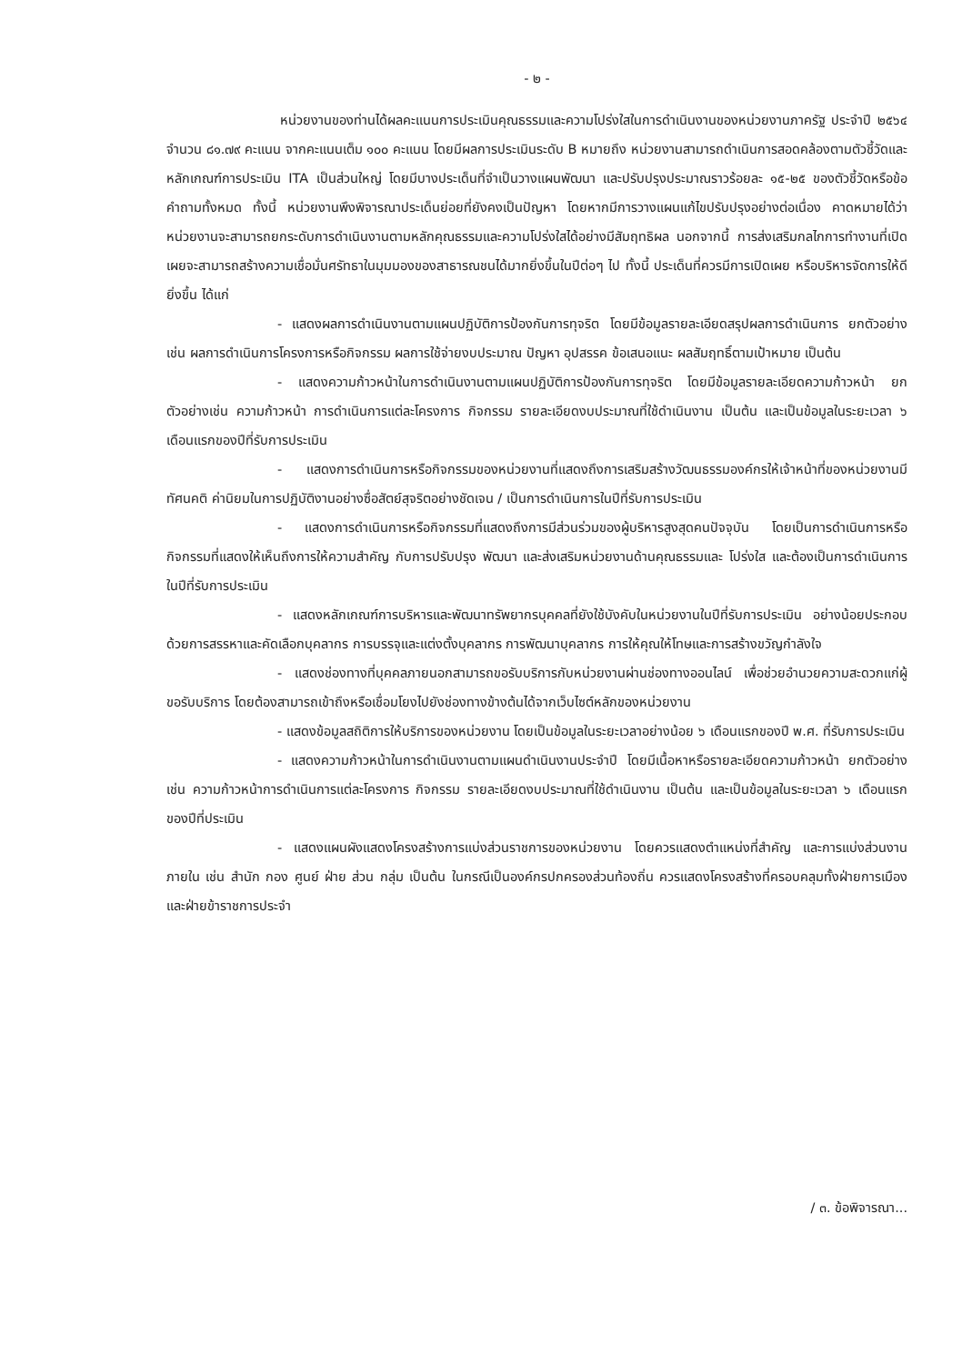- ๒ -
หน่วยงานของท่านได้ผลคะแนนการประเมินคุณธรรมและความโปร่งใสในการดำเนินงานของหน่วยงานภาครัฐ ประจำปี ๒๕๖๔ จำนวน ๘๑.๗๙ คะแนน จากคะแนนเต็ม ๑๐๐ คะแนน โดยมีผลการประเมินระดับ B หมายถึง หน่วยงานสามารถดำเนินการสอดคล้องตามตัวชี้วัดและหลักเกณฑ์การประเมิน ITA เป็นส่วนใหญ่ โดยมีบางประเด็นที่จำเป็นวางแผนพัฒนา และปรับปรุงประมาณราวร้อยละ ๑๕-๒๕ ของตัวชี้วัดหรือข้อคำถามทั้งหมด ทั้งนี้ หน่วยงานพึงพิจารณาประเด็นย่อยที่ยังคงเป็นปัญหา โดยหากมีการวางแผนแก้ไขปรับปรุงอย่างต่อเนื่อง คาดหมายได้ว่าหน่วยงานจะสามารถยกระดับการดำเนินงานตามหลักคุณธรรมและความโปร่งใสได้อย่างมีสัมฤทธิผล นอกจากนี้ การส่งเสริมกลไกการทำงานที่เปิดเผยจะสามารถสร้างความเชื่อมั่นศรัทธาในมุมมองของสาธารณชนได้มากยิ่งขึ้นในปีต่อๆ ไป ทั้งนี้ ประเด็นที่ควรมีการเปิดเผย หรือบริหารจัดการให้ดียิ่งขึ้น ได้แก่
- แสดงผลการดำเนินงานตามแผนปฏิบัติการป้องกันการทุจริต โดยมีข้อมูลรายละเอียดสรุปผลการดำเนินการ ยกตัวอย่างเช่น ผลการดำเนินการโครงการหรือกิจกรรม ผลการใช้จ่ายงบประมาณ ปัญหา อุปสรรค ข้อเสนอแนะ ผลสัมฤทธิ์ตามเป้าหมาย เป็นต้น
- แสดงความก้าวหน้าในการดำเนินงานตามแผนปฏิบัติการป้องกันการทุจริต โดยมีข้อมูลรายละเอียดความก้าวหน้า ยกตัวอย่างเช่น ความก้าวหน้า การดำเนินการแต่ละโครงการ กิจกรรม รายละเอียดงบประมาณที่ใช้ดำเนินงาน เป็นต้น และเป็นข้อมูลในระยะเวลา ๖ เดือนแรกของปีที่รับการประเมิน
- แสดงการดำเนินการหรือกิจกรรมของหน่วยงานที่แสดงถึงการเสริมสร้างวัฒนธรรมองค์กรให้เจ้าหน้าที่ของหน่วยงานมีทัศนคติ ค่านิยมในการปฏิบัติงานอย่างซื่อสัตย์สุจริตอย่างชัดเจน / เป็นการดำเนินการในปีที่รับการประเมิน
- แสดงการดำเนินการหรือกิจกรรมที่แสดงถึงการมีส่วนร่วมของผู้บริหารสูงสุดคนปัจจุบัน โดยเป็นการดำเนินการหรือกิจกรรมที่แสดงให้เห็นถึงการให้ความสำคัญ กับการปรับปรุง พัฒนา และส่งเสริมหน่วยงานด้านคุณธรรมและ โปร่งใส และต้องเป็นการดำเนินการในปีที่รับการประเมิน
- แสดงหลักเกณฑ์การบริหารและพัฒนาทรัพยากรบุคคลที่ยังใช้บังคับในหน่วยงานในปีที่รับการประเมิน อย่างน้อยประกอบด้วยการสรรหาและคัดเลือกบุคลากร การบรรจุและแต่งตั้งบุคลากร การพัฒนาบุคลากร การให้คุณให้โทษและการสร้างขวัญกำลังใจ
- แสดงช่องทางที่บุคคลภายนอกสามารถขอรับบริการกับหน่วยงานผ่านช่องทางออนไลน์ เพื่อช่วยอำนวยความสะดวกแก่ผู้ขอรับบริการ โดยต้องสามารถเข้าถึงหรือเชื่อมโยงไปยังช่องทางข้างต้นได้จากเว็บไซต์หลักของหน่วยงาน
- แสดงข้อมูลสถิติการให้บริการของหน่วยงาน โดยเป็นข้อมูลในระยะเวลาอย่างน้อย ๖ เดือนแรกของปี พ.ศ. ที่รับการประเมิน
- แสดงความก้าวหน้าในการดำเนินงานตามแผนดำเนินงานประจำปี โดยมีเนื้อหาหรือรายละเอียดความก้าวหน้า ยกตัวอย่างเช่น ความก้าวหน้าการดำเนินการแต่ละโครงการ กิจกรรม รายละเอียดงบประมาณที่ใช้ดำเนินงาน เป็นต้น และเป็นข้อมูลในระยะเวลา ๖ เดือนแรกของปีที่ประเมิน
- แสดงแผนผังแสดงโครงสร้างการแบ่งส่วนราชการของหน่วยงาน โดยควรแสดงตำแหน่งที่สำคัญ และการแบ่งส่วนงานภายใน เช่น สำนัก กอง ศูนย์ ฝ่าย ส่วน กลุ่ม เป็นต้น ในกรณีเป็นองค์กรปกครองส่วนท้องถิ่น ควรแสดงโครงสร้างที่ครอบคลุมทั้งฝ่ายการเมืองและฝ่ายข้าราชการประจำ
/ ๓. ข้อพิจารณา...